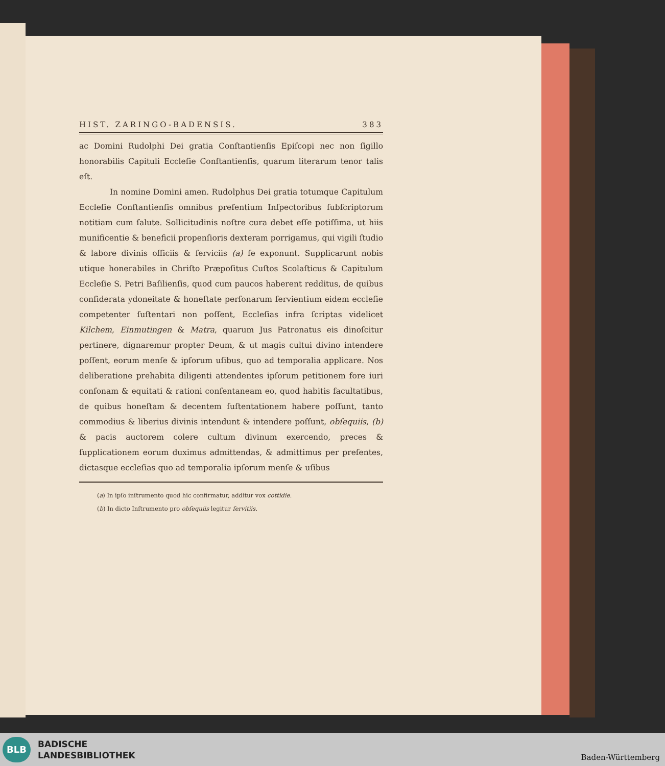HIST. ZARINGO-BADENSIS. 383
ac Domini Rudolphi Dei gratia Conſtantienſis Epiſcopi nec non ſigillo honorabilis Capituli Eccleſie Conſtantienſis, quarum literarum tenor talis eſt.
In nomine Domini amen. Rudolphus Dei gratia totumque Capitulum Eccleſie Conſtantienſis omnibus preſentium Inſpectoribus ſubſcriptorum notitiam cum ſalute. Sollicitudinis noſtre cura debet eſſe potiſſima, ut hiis munificentie & beneficii propenſioris dexteram porrigamus, qui vigili ſtudio & labore divinis officiis & ſerviciis (a) ſe exponunt. Supplicarunt nobis utique honerabiles in Chriſto Præpoſitus Cuſtos Scolaſticus & Capitulum Eccleſie S. Petri Baſilienſis, quod cum paucos haberent redditus, de quibus conſiderata ydoneitate & honeſtate perſonarum ſervientium eidem eccleſie competenter ſuſtentari non poſſent, Eccleſias infra ſcriptas videlicet Kilchem, Einmutingen & Matra, quarum Jus Patronatus eis dinoſcitur pertinere, dignaremur propter Deum, & ut magis cultui divino intendere poſſent, eorum menſe & ipſorum uſibus, quo ad temporalia applicare. Nos deliberatione prehabita diligenti attendentes ipſorum petitionem fore iuri conſonam & equitati & rationi conſentaneam eo, quod habitis facultatibus, de quibus honeſtam & decentem ſuſtentationem habere poſſunt, tanto commodius & liberius divinis intendunt & intendere poſſunt, obſequiis, (b) & pacis auctorem colere cultum divinum exercendo, preces & ſupplicationem eorum duximus admittendas, & admittimus per preſentes, dictasque eccleſias quo ad temporalia ipſorum menſe & uſibus
(a) In ipſo inſtrumento quod hic confirmatur, additur vox cottidie.
(b) In dicto Inſtrumento pro obſequiis legitur ſervitiis.
BLB
BADISCHE
LANDESBIBLIOTHEK
Baden-Württemberg